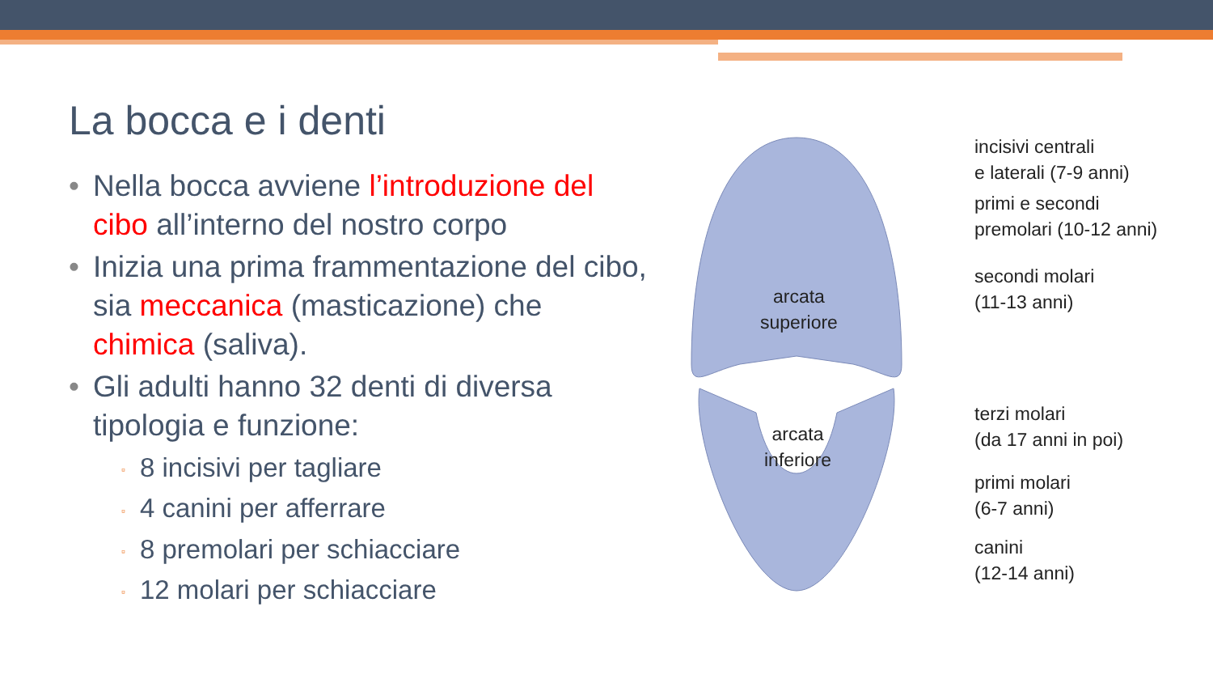La bocca e i denti
• Nella bocca avviene l’introduzione del cibo all’interno del nostro corpo
• Inizia una prima frammentazione del cibo, sia meccanica (masticazione) che chimica (saliva).
• Gli adulti hanno 32 denti di diversa tipologia e funzione:
▫ 8 incisivi per tagliare
▫ 4 canini per afferrare
▫ 8 premolari per schiacciare
▫ 12 molari per schiacciare
arcata
superiore
arcata
inferiore
incisivi centrali
e laterali (7-9 anni)
primi e secondi
premolari (10-12 anni)
secondi molari
(11-13 anni)
terzi molari
(da 17 anni in poi)
primi molari
(6-7 anni)
canini
(12-14 anni)